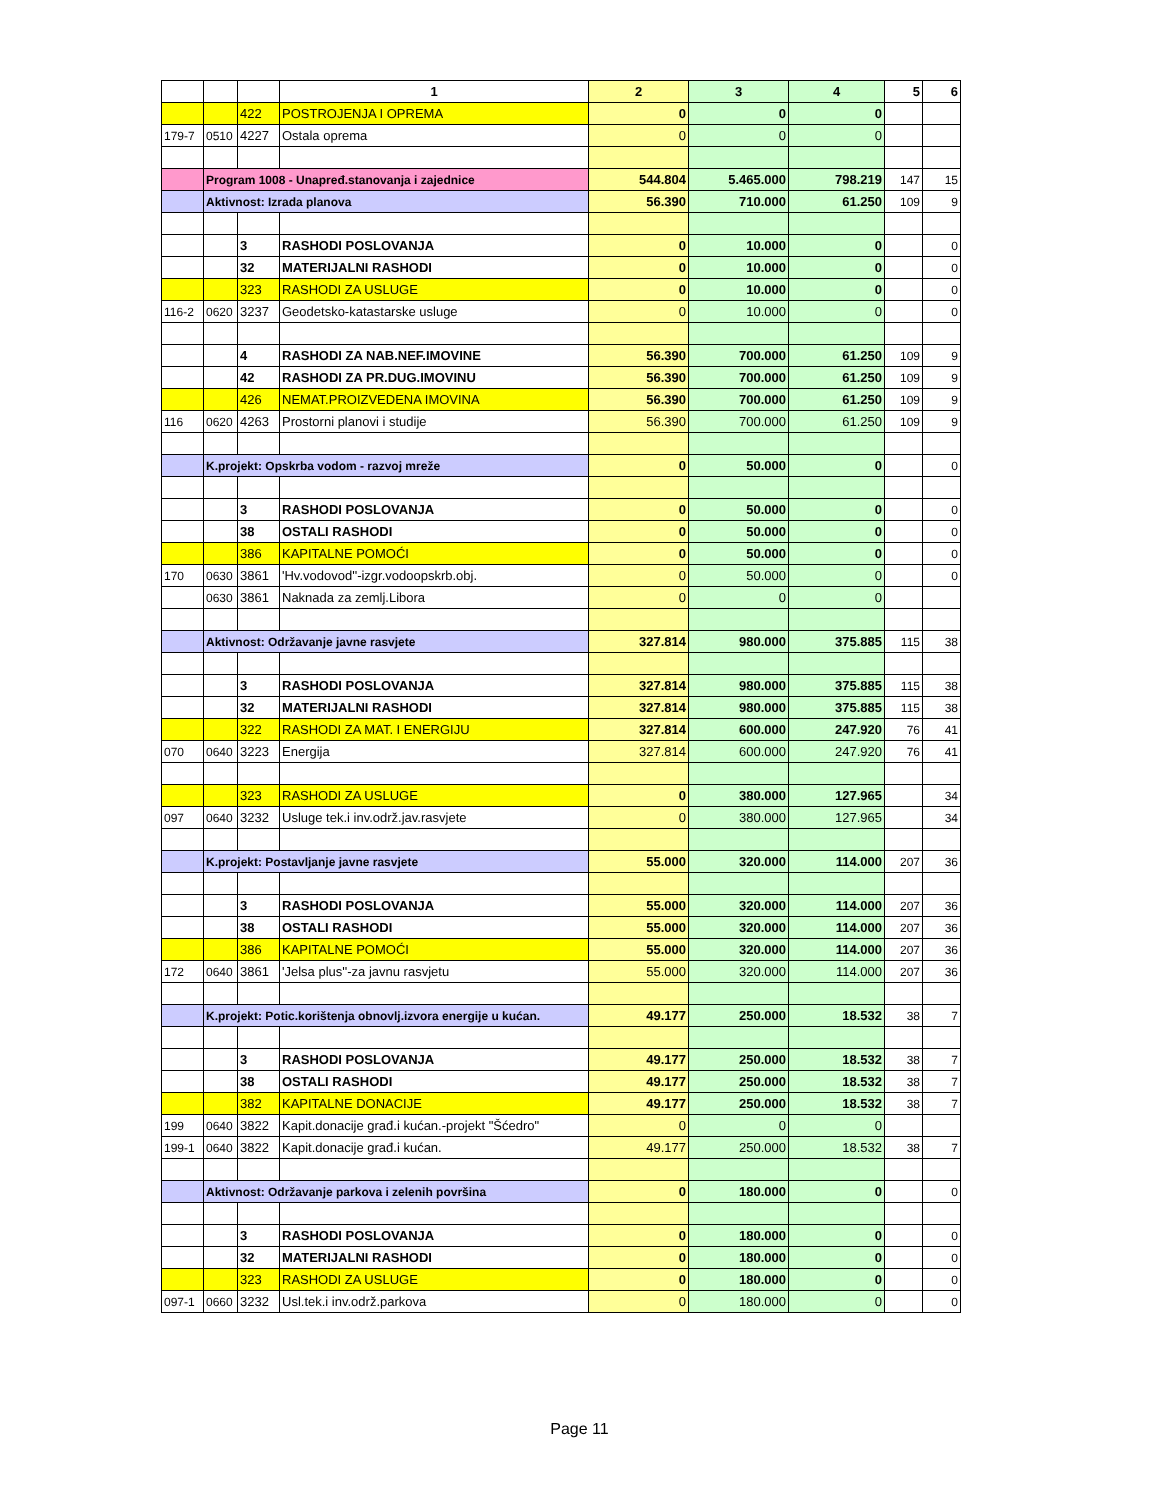| | | | 1 | 2 | 3 | 4 | 5 | 6 |
| | | 422 | POSTROJENJA I OPREMA | 0 | 0 | 0 | | |
| 179-7 | 0510 | 4227 | Ostala oprema | 0 | 0 | 0 | | |
| | Program 1008 - Unapređ.stanovanja i zajednice | | | 544.804 | 5.465.000 | 798.219 | 147 | 15 |
| | Aktivnost: Izrada planova | | | 56.390 | 710.000 | 61.250 | 109 | 9 |
| | | 3 | RASHODI POSLOVANJA | 0 | 10.000 | 0 | | 0 |
| | | 32 | MATERIJALNI RASHODI | 0 | 10.000 | 0 | | 0 |
| | | 323 | RASHODI ZA USLUGE | 0 | 10.000 | 0 | | 0 |
| 116-2 | 0620 | 3237 | Geodetsko-katastarske usluge | 0 | 10.000 | 0 | | 0 |
| | | 4 | RASHODI ZA NAB.NEF.IMOVINE | 56.390 | 700.000 | 61.250 | 109 | 9 |
| | | 42 | RASHODI ZA PR.DUG.IMOVINU | 56.390 | 700.000 | 61.250 | 109 | 9 |
| | | 426 | NEMAT.PROIZVEDENA IMOVINA | 56.390 | 700.000 | 61.250 | 109 | 9 |
| 116 | 0620 | 4263 | Prostorni planovi i studije | 56.390 | 700.000 | 61.250 | 109 | 9 |
| | K.projekt: Opskrba vodom - razvoj mreže | | | 0 | 50.000 | 0 | | 0 |
| | | 3 | RASHODI POSLOVANJA | 0 | 50.000 | 0 | | 0 |
| | | 38 | OSTALI RASHODI | 0 | 50.000 | 0 | | 0 |
| | | 386 | KAPITALNE POMOĆI | 0 | 50.000 | 0 | | 0 |
| 170 | 0630 | 3861 | 'Hv.vodovod''-izgr.vodoopskrb.obj. | 0 | 50.000 | 0 | | 0 |
| | 0630 | 3861 | Naknada za zemlj.Libora | 0 | 0 | 0 | | |
| | Aktivnost: Održavanje javne rasvjete | | | 327.814 | 980.000 | 375.885 | 115 | 38 |
| | | 3 | RASHODI POSLOVANJA | 327.814 | 980.000 | 375.885 | 115 | 38 |
| | | 32 | MATERIJALNI RASHODI | 327.814 | 980.000 | 375.885 | 115 | 38 |
| | | 322 | RASHODI ZA MAT. I ENERGIJU | 327.814 | 600.000 | 247.920 | 76 | 41 |
| 070 | 0640 | 3223 | Energija | 327.814 | 600.000 | 247.920 | 76 | 41 |
| | | 323 | RASHODI ZA USLUGE | 0 | 380.000 | 127.965 | | 34 |
| 097 | 0640 | 3232 | Usluge tek.i inv.održ.jav.rasvjete | 0 | 380.000 | 127.965 | | 34 |
| | K.projekt: Postavljanje javne rasvjete | | | 55.000 | 320.000 | 114.000 | 207 | 36 |
| | | 3 | RASHODI POSLOVANJA | 55.000 | 320.000 | 114.000 | 207 | 36 |
| | | 38 | OSTALI RASHODI | 55.000 | 320.000 | 114.000 | 207 | 36 |
| | | 386 | KAPITALNE POMOĆI | 55.000 | 320.000 | 114.000 | 207 | 36 |
| 172 | 0640 | 3861 | 'Jelsa plus''-za javnu rasvjetu | 55.000 | 320.000 | 114.000 | 207 | 36 |
| | K.projekt: Potic.korištenja obnovlj.izvora energije u kućan. | | | 49.177 | 250.000 | 18.532 | 38 | 7 |
| | | 3 | RASHODI POSLOVANJA | 49.177 | 250.000 | 18.532 | 38 | 7 |
| | | 38 | OSTALI RASHODI | 49.177 | 250.000 | 18.532 | 38 | 7 |
| | | 382 | KAPITALNE DONACIJE | 49.177 | 250.000 | 18.532 | 38 | 7 |
| 199 | 0640 | 3822 | Kapit.donacije građ.i kućan.-projekt "Šćedro" | 0 | 0 | 0 | | |
| 199-1 | 0640 | 3822 | Kapit.donacije građ.i kućan. | 49.177 | 250.000 | 18.532 | 38 | 7 |
| | Aktivnost: Održavanje parkova i zelenih površina | | | 0 | 180.000 | 0 | | 0 |
| | | 3 | RASHODI POSLOVANJA | 0 | 180.000 | 0 | | 0 |
| | | 32 | MATERIJALNI RASHODI | 0 | 180.000 | 0 | | 0 |
| | | 323 | RASHODI ZA USLUGE | 0 | 180.000 | 0 | | 0 |
| 097-1 | 0660 | 3232 | Usl.tek.i inv.održ.parkova | 0 | 180.000 | 0 | | 0 |
Page 11